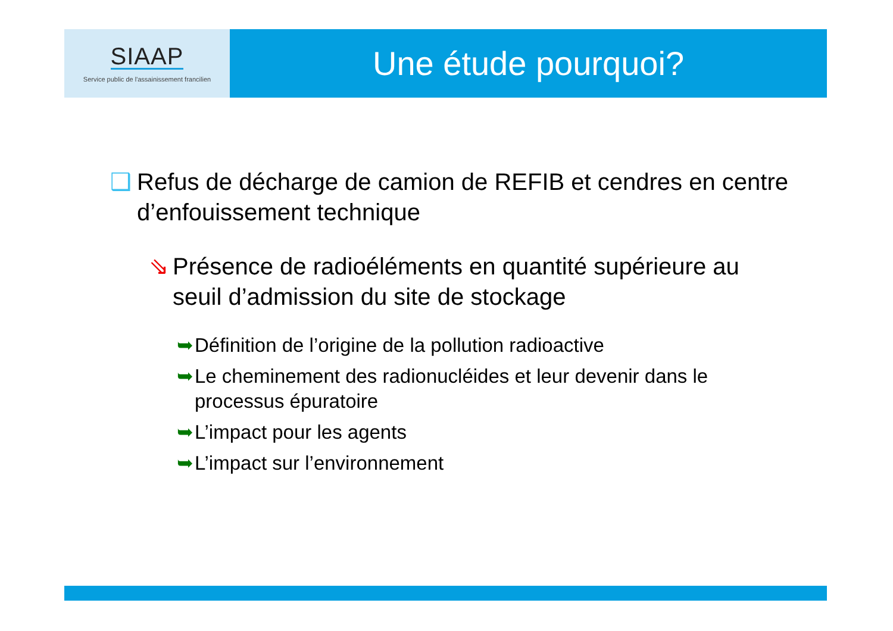SIAAP
Service public de l'assainissement francilien
Une étude pourquoi?
❑ Refus de décharge de camion de REFIB et cendres en centre d’enfouissement technique
⇘ Présence de radioéléments en quantité supérieure au seuil d’admission du site de stockage
➥ Définition de l’origine de la pollution radioactive
➥ Le cheminement des radionucléides et leur devenir dans le processus épuratoire
➥ L’impact pour les agents
➥ L’impact sur l’environnement